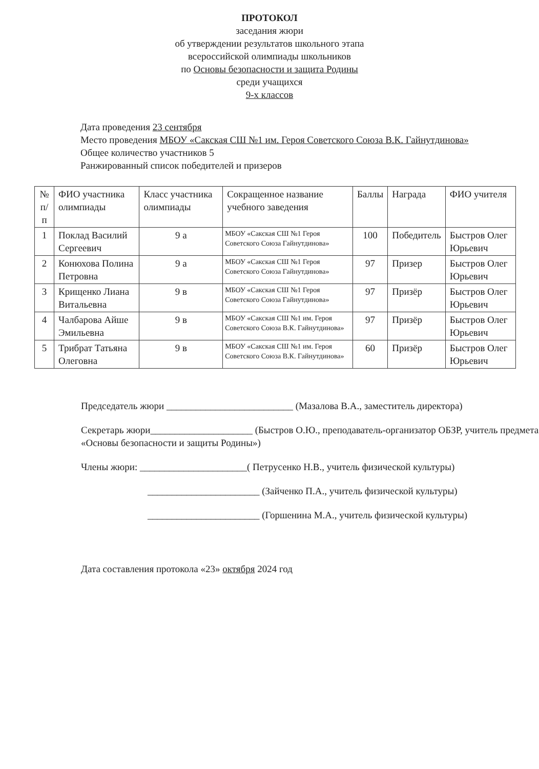ПРОТОКОЛ
заседания жюри
об утверждении результатов школьного этапа
всероссийской олимпиады школьников
по Основы безопасности и защита Родины
среди учащихся
9-х классов
Дата проведения 23 сентября
Место проведения МБОУ «Сакская СШ №1 им. Героя Советского Союза В.К. Гайнутдинова»
Общее количество участников 5
Ранжированный список победителей и призеров
| № п/п | ФИО участника олимпиады | Класс участника олимпиады | Сокращенное название учебного заведения | Баллы | Награда | ФИО учителя |
| 1 | Поклад Василий Сергеевич | 9 а | МБОУ «Сакская СШ №1 Героя Советского Союза Гайнутдинова» | 100 | Победитель | Быстров Олег Юрьевич |
| 2 | Конюхова Полина Петровна | 9 а | МБОУ «Сакская СШ №1 Героя Советского Союза Гайнутдинова» | 97 | Призер | Быстров Олег Юрьевич |
| 3 | Крищенко Лиана Витальевна | 9 в | МБОУ «Сакская СШ №1 Героя Советского Союза Гайнутдинова» | 97 | Призёр | Быстров Олег Юрьевич |
| 4 | Чалбарова Айше Эмильевна | 9 в | МБОУ «Сакская СШ №1 им. Героя Советского Союза В.К. Гайнутдинова» | 97 | Призёр | Быстров Олег Юрьевич |
| 5 | Трибрат Татьяна Олеговна | 9 в | МБОУ «Сакская СШ №1 им. Героя Советского Союза В.К. Гайнутдинова» | 60 | Призёр | Быстров Олег Юрьевич |
Председатель жюри __________________________ (Мазалова В.А., заместитель директора)
Секретарь жюри_____________________ (Быстров О.Ю., преподаватель-организатор ОБЗР, учитель предмета «Основы безопасности и защиты Родины»)
Члены жюри: ______________________( Петрусенко Н.В., учитель физической культуры)
_______________________ (Зайченко П.А., учитель физической культуры)
_______________________ (Горшенина М.А., учитель физической культуры)
Дата составления протокола «23» октября 2024 год